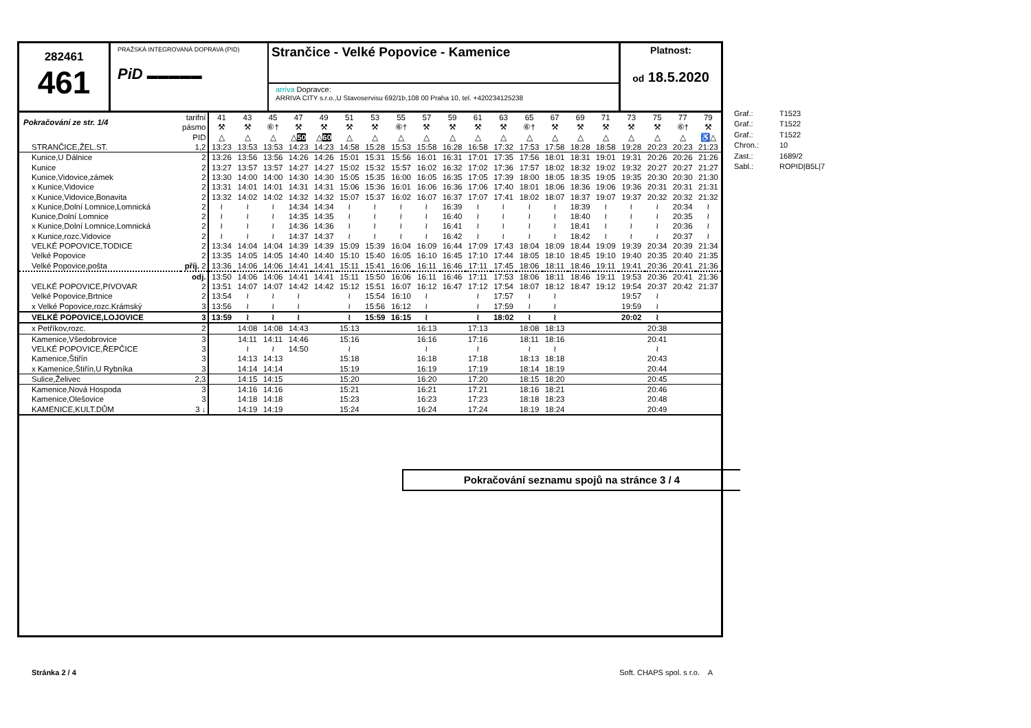282461
461
PRAŽSKÁ INTEGROVANÁ DOPRAVA (PID)
PiD ▬▬▬▬▬
Strančice - Velké Popovice - Kamenice
arriva Dopravce:
ARRIVA CITY s.r.o.,U Stavoservisu 692/1b,108 00 Praha 10, tel. +420234125238
Platnost:
od 18.5.2020
| Pokračování ze str. 1/4 | tarifní | 41 | 43 | 45 | 47 | 49 | 51 | 53 | 55 | 57 | 59 | 61 | 63 | 65 | 67 | 69 | 71 | 73 | 75 | 77 | 79 |
| | pásmo | ⚒ | ⚒ | ⑥† | ⚒ | ⚒ | ⚒ | ⚒ | ⑥† | ⚒ | ⚒ | ⚒ | ⚒ | ⑥† | ⚒ | ⚒ | ⚒ | ⚒ | ⚒ | ⑥† | ⚒ |
| | PID | △ | △ | △ | △ 50 | △ 60 | △ | △ | △ | △ | △ | △ | △ | △ | △ | △ | △ | △ | △ | △ | ♿△ |
| STRANČICE,ŽEL.ST. | 1,2 | 13:23 | 13:53 | 13:53 | 14:23 | 14:23 | 14:58 | 15:28 | 15:53 | 15:58 | 16:28 | 16:58 | 17:32 | 17:53 | 17:58 | 18:28 | 18:58 | 19:28 | 20:23 | 20:23 | 21:23 |
| Kunice,U Dálnice | 2 | 13:26 | 13:56 | 13:56 | 14:26 | 14:26 | 15:01 | 15:31 | 15:56 | 16:01 | 16:31 | 17:01 | 17:35 | 17:56 | 18:01 | 18:31 | 19:01 | 19:31 | 20:26 | 20:26 | 21:26 |
| Kunice | 2 | 13:27 | 13:57 | 13:57 | 14:27 | 14:27 | 15:02 | 15:32 | 15:57 | 16:02 | 16:32 | 17:02 | 17:36 | 17:57 | 18:02 | 18:32 | 19:02 | 19:32 | 20:27 | 20:27 | 21:27 |
| Kunice,Vidovice,zámek | 2 | 13:30 | 14:00 | 14:00 | 14:30 | 14:30 | 15:05 | 15:35 | 16:00 | 16:05 | 16:35 | 17:05 | 17:39 | 18:00 | 18:05 | 18:35 | 19:05 | 19:35 | 20:30 | 20:30 | 21:30 |
| x Kunice,Vidovice | 2 | 13:31 | 14:01 | 14:01 | 14:31 | 14:31 | 15:06 | 15:36 | 16:01 | 16:06 | 16:36 | 17:06 | 17:40 | 18:01 | 18:06 | 18:36 | 19:06 | 19:36 | 20:31 | 20:31 | 21:31 |
| x Kunice,Vidovice,Bonavita | 2 | 13:32 | 14:02 | 14:02 | 14:32 | 14:32 | 15:07 | 15:37 | 16:02 | 16:07 | 16:37 | 17:07 | 17:41 | 18:02 | 18:07 | 18:37 | 19:07 | 19:37 | 20:32 | 20:32 | 21:32 |
| x Kunice,Dolní Lomnice,Lomnická | 2 | ≀ | ≀ | ≀ | 14:34 | 14:34 | ≀ | ≀ | ≀ | ≀ | 16:39 | ≀ | ≀ | ≀ | ≀ | 18:39 | ≀ | ≀ | ≀ | 20:34 | ≀ |
| Kunice,Dolní Lomnice | 2 | ≀ | ≀ | ≀ | 14:35 | 14:35 | ≀ | ≀ | ≀ | ≀ | 16:40 | ≀ | ≀ | ≀ | ≀ | 18:40 | ≀ | ≀ | ≀ | 20:35 | ≀ |
| x Kunice,Dolní Lomnice,Lomnická | 2 | ≀ | ≀ | ≀ | 14:36 | 14:36 | ≀ | ≀ | ≀ | ≀ | 16:41 | ≀ | ≀ | ≀ | ≀ | 18:41 | ≀ | ≀ | ≀ | 20:36 | ≀ |
| x Kunice,rozc.Vidovice | 2 | ≀ | ≀ | ≀ | 14:37 | 14:37 | ≀ | ≀ | ≀ | ≀ | 16:42 | ≀ | ≀ | ≀ | ≀ | 18:42 | ≀ | ≀ | ≀ | 20:37 | ≀ |
| VELKÉ POPOVICE,TODICE | 2 | 13:34 | 14:04 | 14:04 | 14:39 | 14:39 | 15:09 | 15:39 | 16:04 | 16:09 | 16:44 | 17:09 | 17:43 | 18:04 | 18:09 | 18:44 | 19:09 | 19:39 | 20:34 | 20:39 | 21:34 |
| Velké Popovice | 2 | 13:35 | 14:05 | 14:05 | 14:40 | 14:40 | 15:10 | 15:40 | 16:05 | 16:10 | 16:45 | 17:10 | 17:44 | 18:05 | 18:10 | 18:45 | 19:10 | 19:40 | 20:35 | 20:40 | 21:35 |
| Velké Popovice,pošta | příj. 2 | 13:36 | 14:06 | 14:06 | 14:41 | 14:41 | 15:11 | 15:41 | 16:06 | 16:11 | 16:46 | 17:11 | 17:45 | 18:06 | 18:11 | 18:46 | 19:11 | 19:41 | 20:36 | 20:41 | 21:36 |
| | odj. | 13:50 | 14:06 | 14:06 | 14:41 | 14:41 | 15:11 | 15:50 | 16:06 | 16:11 | 16:46 | 17:11 | 17:53 | 18:06 | 18:11 | 18:46 | 19:11 | 19:53 | 20:36 | 20:41 | 21:36 |
| VELKÉ POPOVICE,PIVOVAR | 2 | 13:51 | 14:07 | 14:07 | 14:42 | 14:42 | 15:12 | 15:51 | 16:07 | 16:12 | 16:47 | 17:12 | 17:54 | 18:07 | 18:12 | 18:47 | 19:12 | 19:54 | 20:37 | 20:42 | 21:37 |
| Velké Popovice,Brtnice | 2 | 13:54 | ≀ | ≀ | ≀ | | ≀ | 15:54 | 16:10 | ≀ | | ≀ | 17:57 | ≀ | ≀ | | | 19:57 | ≀ | | |
| x Velké Popovice,rozc.Krámský | 3 | 13:56 | ≀ | ≀ | ≀ | | ≀ | 15:56 | 16:12 | ≀ | | ≀ | 17:59 | ≀ | ≀ | | | 19:59 | ≀ | | |
| VELKÉ POPOVICE,LOJOVICE | 3 | 13:59 | ≀ | ≀ | ≀ | | ≀ | 15:59 | 16:15 | ≀ | | ≀ | 18:02 | ≀ | ≀ | | | 20:02 | ≀ | | |
| x Petříkov,rozc. | 2 | | 14:08 | 14:08 | 14:43 | | 15:13 | | | 16:13 | | 17:13 | | 18:08 | 18:13 | | | | 20:38 | | |
| Kamenice,Všedobrovice | 3 | | 14:11 | 14:11 | 14:46 | | 15:16 | | | 16:16 | | 17:16 | | 18:11 | 18:16 | | | | 20:41 | | |
| VELKÉ POPOVICE,ŘEPČICE | 3 | | ≀ | ≀ | 14:50 | | ≀ | | | ≀ | | ≀ | | ≀ | ≀ | | | | ≀ | | |
| Kamenice,Štiřín | 3 | | 14:13 | 14:13 | | | 15:18 | | | 16:18 | | 17:18 | | 18:13 | 18:18 | | | | 20:43 | | |
| x Kamenice,Štiřín,U Rybníka | 3 | | 14:14 | 14:14 | | | 15:19 | | | 16:19 | | 17:19 | | 18:14 | 18:19 | | | | 20:44 | | |
| Sulice,Želivec | 2,3 | | 14:15 | 14:15 | | | 15:20 | | | 16:20 | | 17:20 | | 18:15 | 18:20 | | | | 20:45 | | |
| Kamenice,Nová Hospoda | 3 | | 14:16 | 14:16 | | | 15:21 | | | 16:21 | | 17:21 | | 18:16 | 18:21 | | | | 20:46 | | |
| Kamenice,Olešovice | 3 | | 14:18 | 14:18 | | | 15:23 | | | 16:23 | | 17:23 | | 18:18 | 18:23 | | | | 20:48 | | |
| KAMENICE,KULT.DŮM | 3 ↓ | | 14:19 | 14:19 | | | 15:24 | | | 16:24 | | 17:24 | | 18:19 | 18:24 | | | | 20:49 | | |
Pokračování seznamu spojů na stránce 3 / 4
Stránka 2 / 4 Soft. CHAPS spol. s r.o. A
Graf.: T1523
Graf.: T1522
Graf.: T1522
Chron.: 10
Zast.: 1689/2
Sabl.: ROPID|B5L|7